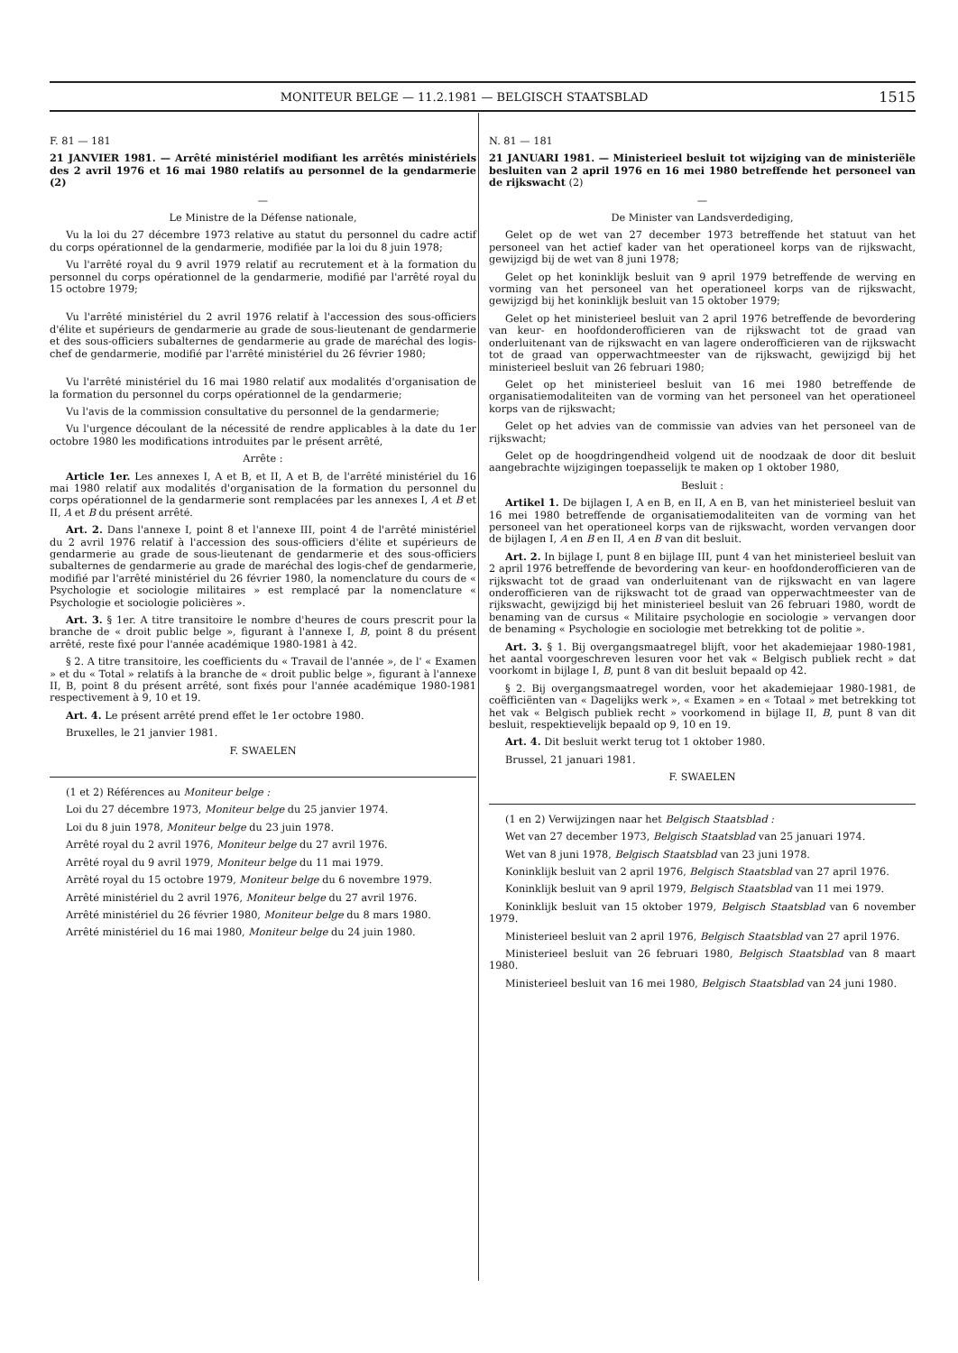MONITEUR BELGE — 11.2.1981 — BELGISCH STAATSBLAD 1515
F. 81 — 181
21 JANVIER 1981. — Arrêté ministériel modifiant les arrêtés ministériels des 2 avril 1976 et 16 mai 1980 relatifs au personnel de la gendarmerie (2)
—
Le Ministre de la Défense nationale,
Vu la loi du 27 décembre 1973 relative au statut du personnel du cadre actif du corps opérationnel de la gendarmerie, modifiée par la loi du 8 juin 1978;
Vu l'arrêté royal du 9 avril 1979 relatif au recrutement et à la formation du personnel du corps opérationnel de la gendarmerie, modifié par l'arrêté royal du 15 octobre 1979;
Vu l'arrêté ministériel du 2 avril 1976 relatif à l'accession des sous-officiers d'élite et supérieurs de gendarmerie au grade de sous-lieutenant de gendarmerie et des sous-officiers subalternes de gendarmerie au grade de maréchal des logis-chef de gendarmerie, modifié par l'arrêté ministériel du 26 février 1980;
Vu l'arrêté ministériel du 16 mai 1980 relatif aux modalités d'organisation de la formation du personnel du corps opérationnel de la gendarmerie;
Vu l'avis de la commission consultative du personnel de la gendarmerie;
Vu l'urgence découlant de la nécessité de rendre applicables à la date du 1er octobre 1980 les modifications introduites par le présent arrêté,
Arrête :
Article 1er. Les annexes I, A et B, et II, A et B, de l'arrêté ministériel du 16 mai 1980 relatif aux modalités d'organisation de la formation du personnel du corps opérationnel de la gendarmerie sont remplacées par les annexes I, A et B et II, A et B du présent arrêté.
Art. 2. Dans l'annexe I, point 8 et l'annexe III, point 4 de l'arrêté ministériel du 2 avril 1976 relatif à l'accession des sous-officiers d'élite et supérieurs de gendarmerie au grade de sous-lieutenant de gendarmerie et des sous-officiers subalternes de gendarmerie au grade de maréchal des logis-chef de gendarmerie, modifié par l'arrêté ministériel du 26 février 1980, la nomenclature du cours de « Psychologie et sociologie militaires » est remplacé par la nomenclature « Psychologie et sociologie policières ».
Art. 3. § 1er. A titre transitoire le nombre d'heures de cours prescrit pour la branche de « droit public belge », figurant à l'annexe I, B, point 8 du présent arrêté, reste fixé pour l'année académique 1980-1981 à 42.
§ 2. A titre transitoire, les coefficients du « Travail de l'année », de l' « Examen » et du « Total » relatifs à la branche de « droit public belge », figurant à l'annexe II, B, point 8 du présent arrêté, sont fixés pour l'année académique 1980-1981 respectivement à 9, 10 et 19.
Art. 4. Le présent arrêté prend effet le 1er octobre 1980.
Bruxelles, le 21 janvier 1981.
F. SWAELEN
(1 et 2) Références au Moniteur belge :
Loi du 27 décembre 1973, Moniteur belge du 25 janvier 1974.
Loi du 8 juin 1978, Moniteur belge du 23 juin 1978.
Arrêté royal du 2 avril 1976, Moniteur belge du 27 avril 1976.
Arrêté royal du 9 avril 1979, Moniteur belge du 11 mai 1979.
Arrêté royal du 15 octobre 1979, Moniteur belge du 6 novembre 1979.
Arrêté ministériel du 2 avril 1976, Moniteur belge du 27 avril 1976.
Arrêté ministériel du 26 février 1980, Moniteur belge du 8 mars 1980.
Arrêté ministériel du 16 mai 1980, Moniteur belge du 24 juin 1980.
N. 81 — 181
21 JANUARI 1981. — Ministerieel besluit tot wijziging van de ministeriële besluiten van 2 april 1976 en 16 mei 1980 betreffende het personeel van de rijkswacht (2)
—
De Minister van Landsverdediging,
Gelet op de wet van 27 december 1973 betreffende het statuut van het personeel van het actief kader van het operationeel korps van de rijkswacht, gewijzigd bij de wet van 8 juni 1978;
Gelet op het koninklijk besluit van 9 april 1979 betreffende de werving en vorming van het personeel van het operationeel korps van de rijkswacht, gewijzigd bij het koninklijk besluit van 15 oktober 1979;
Gelet op het ministerieel besluit van 2 april 1976 betreffende de bevordering van keur- en hoofdonderofficieren van de rijkswacht tot de graad van onderluitenant van de rijkswacht en van lagere onderofficieren van de rijkswacht tot de graad van opperwachtmeester van de rijkswacht, gewijzigd bij het ministerieel besluit van 26 februari 1980;
Gelet op het ministerieel besluit van 16 mei 1980 betreffende de organisatiemodaliteiten van de vorming van het personeel van het operationeel korps van de rijkswacht;
Gelet op het advies van de commissie van advies van het personeel van de rijkswacht;
Gelet op de hoogdringendheid volgend uit de noodzaak de door dit besluit aangebrachte wijzigingen toepasselijk te maken op 1 oktober 1980,
Besluit :
Artikel 1. De bijlagen I, A en B, en II, A en B, van het ministerieel besluit van 16 mei 1980 betreffende de organisatiemodaliteiten van de vorming van het personeel van het operationeel korps van de rijkswacht, worden vervangen door de bijlagen I, A en B en II, A en B van dit besluit.
Art. 2. In bijlage I, punt 8 en bijlage III, punt 4 van het ministerieel besluit van 2 april 1976 betreffende de bevordering van keur- en hoofdonderofficieren van de rijkswacht tot de graad van onderluitenant van de rijkswacht en van lagere onderofficieren van de rijkswacht tot de graad van opperwachtmeester van de rijkswacht, gewijzigd bij het ministerieel besluit van 26 februari 1980, wordt de benaming van de cursus « Militaire psychologie en sociologie » vervangen door de benaming « Psychologie en sociologie met betrekking tot de politie ».
Art. 3. § 1. Bij overgangsmaatregel blijft, voor het akademiejaar 1980-1981, het aantal voorgeschreven lesuren voor het vak « Belgisch publiek recht » dat voorkomt in bijlage I, B, punt 8 van dit besluit bepaald op 42.
§ 2. Bij overgangsmaatregel worden, voor het akademiejaar 1980-1981, de coëfficiënten van « Dagelijks werk », « Examen » en « Totaal » met betrekking tot het vak « Belgisch publiek recht » voorkomend in bijlage II, B, punt 8 van dit besluit, respektievelijk bepaald op 9, 10 en 19.
Art. 4. Dit besluit werkt terug tot 1 oktober 1980.
Brussel, 21 januari 1981.
F. SWAELEN
(1 en 2) Verwijzingen naar het Belgisch Staatsblad :
Wet van 27 december 1973, Belgisch Staatsblad van 25 januari 1974.
Wet van 8 juni 1978, Belgisch Staatsblad van 23 juni 1978.
Koninklijk besluit van 2 april 1976, Belgisch Staatsblad van 27 april 1976.
Koninklijk besluit van 9 april 1979, Belgisch Staatsblad van 11 mei 1979.
Koninklijk besluit van 15 oktober 1979, Belgisch Staatsblad van 6 november 1979.
Ministerieel besluit van 2 april 1976, Belgisch Staatsblad van 27 april 1976.
Ministerieel besluit van 26 februari 1980, Belgisch Staatsblad van 8 maart 1980.
Ministerieel besluit van 16 mei 1980, Belgisch Staatsblad van 24 juni 1980.